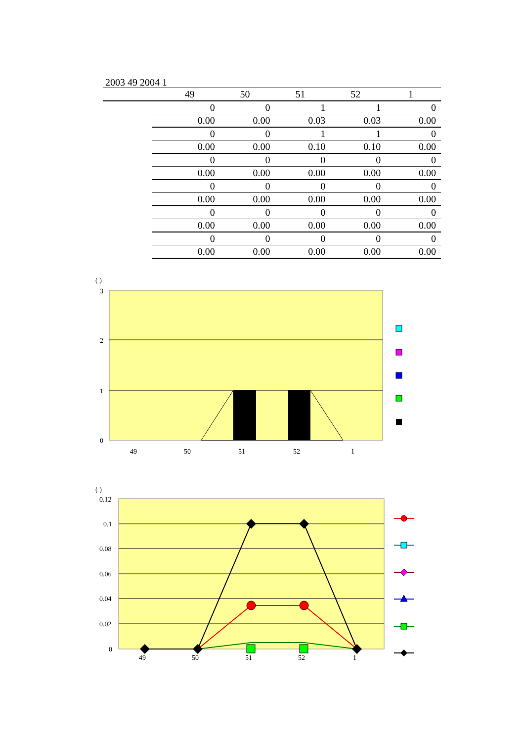2003 49 2004 1
| | | 49 | 50 | 51 | 52 | 1 |
| --- | --- | --- | --- | --- | --- | --- |
| | | 0 | 0 | 1 | 1 | 0 |
| | | 0.00 | 0.00 | 0.03 | 0.03 | 0.00 |
| | | 0 | 0 | 1 | 1 | 0 |
| | | 0.00 | 0.00 | 0.10 | 0.10 | 0.00 |
| | | 0 | 0 | 0 | 0 | 0 |
| | | 0.00 | 0.00 | 0.00 | 0.00 | 0.00 |
| | | 0 | 0 | 0 | 0 | 0 |
| | | 0.00 | 0.00 | 0.00 | 0.00 | 0.00 |
| | | 0 | 0 | 0 | 0 | 0 |
| | | 0.00 | 0.00 | 0.00 | 0.00 | 0.00 |
| | | 0 | 0 | 0 | 0 | 0 |
| | | 0.00 | 0.00 | 0.00 | 0.00 | 0.00 |
( )
3
2
1
0
49
50
51
52
1
( )
0.12
0.1
0.08
0.06
0.04
0.02
0
49
50
51
52
1